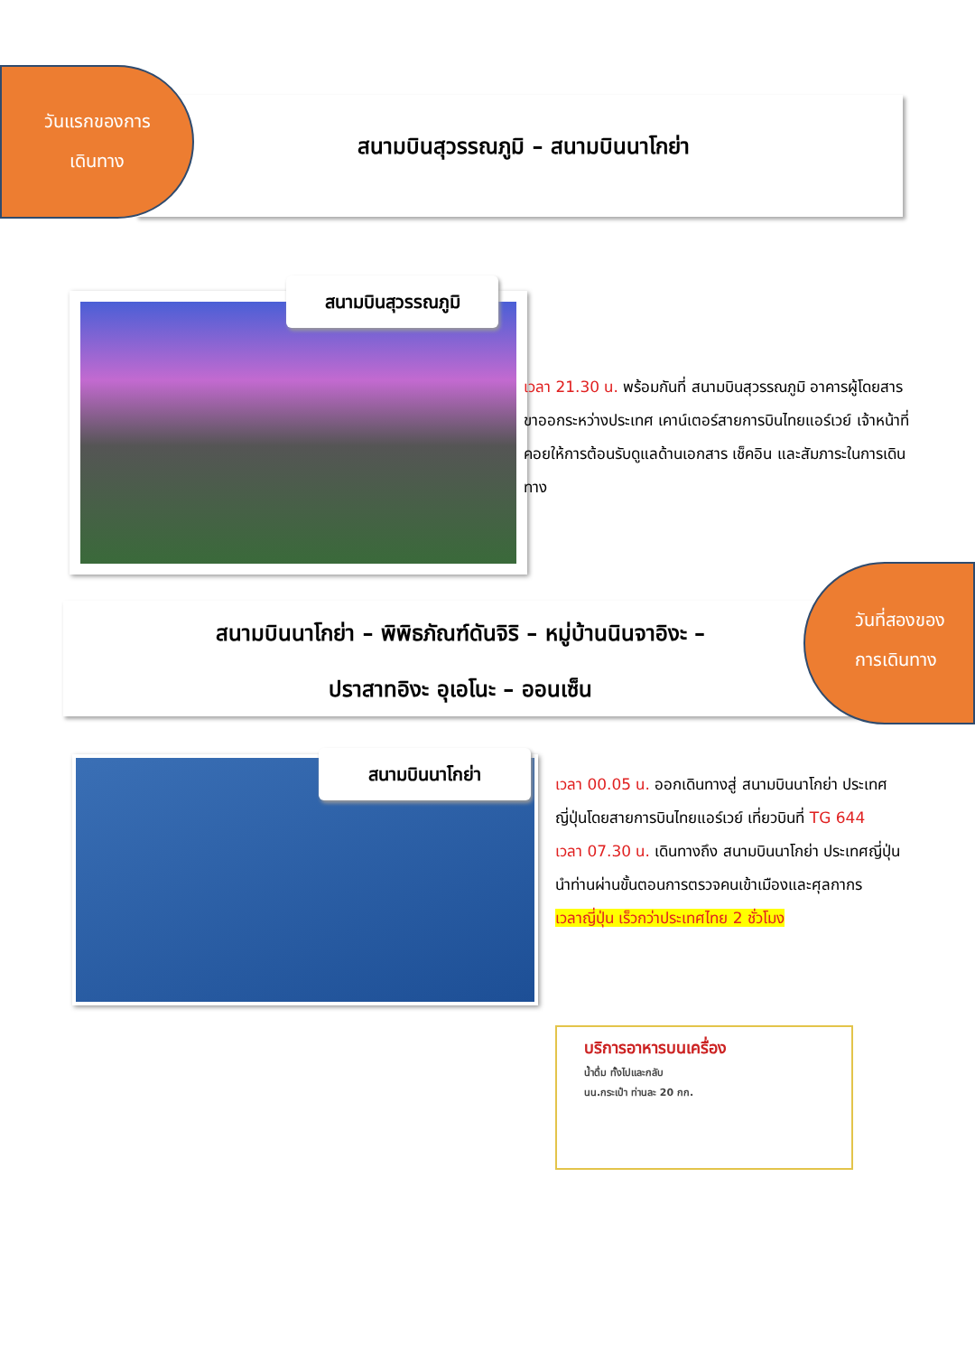วันแรกของการ
เดินทาง
สนามบินสุวรรณภูมิ – สนามบินนาโกย่า
สนามบินสุวรรณภูมิ
เวลา 21.30 น. พร้อมกันที่ สนามบินสุวรรณภูมิ อาคารผู้โดยสารขาออกระหว่างประเทศ เคาน์เตอร์สายการบินไทยแอร์เวย์ เจ้าหน้าที่คอยให้การต้อนรับดูแลด้านเอกสาร เช็คอิน และสัมภาระในการเดินทาง
สนามบินนาโกย่า – พิพิธภัณฑ์ดันจิริ – หมู่บ้านนินจาอิงะ –
ปราสาทอิงะ อุเอโนะ – ออนเซ็น
วันที่สองของ
การเดินทาง
สนามบินนาโกย่า
เวลา 00.05 น. ออกเดินทางสู่ สนามบินนาโกย่า ประเทศญี่ปุ่นโดยสายการบินไทยแอร์เวย์ เที่ยวบินที่ TG 644
เวลา 07.30 น. เดินทางถึง สนามบินนาโกย่า ประเทศญี่ปุ่น นำท่านผ่านขั้นตอนการตรวจคนเข้าเมืองและศุลกากร
เวลาญี่ปุ่น เร็วกว่าประเทศไทย 2 ชั่วโมง
บริการอาหารบนเครื่อง
น้ำดื่ม ทั้งไปและกลับ
นน.กระเป๋า ท่านละ 20 กก.